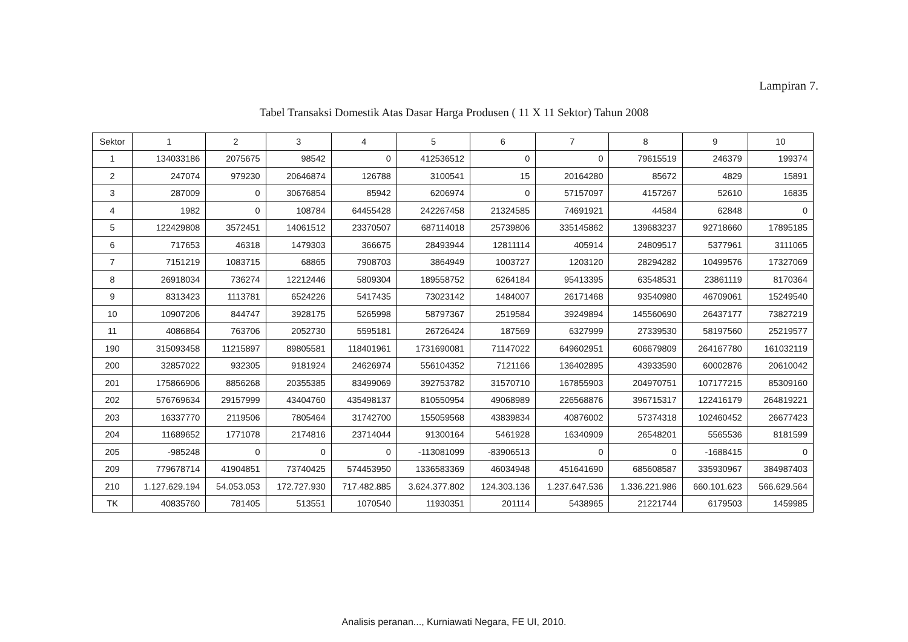Lampiran 7.
Tabel Transaksi Domestik Atas Dasar Harga Produsen ( 11 X 11 Sektor) Tahun 2008
| Sektor | 1 | 2 | 3 | 4 | 5 | 6 | 7 | 8 | 9 | 10 |
| --- | --- | --- | --- | --- | --- | --- | --- | --- | --- | --- |
| 1 | 134033186 | 2075675 | 98542 | 0 | 412536512 | 0 | 0 | 79615519 | 246379 | 199374 |
| 2 | 247074 | 979230 | 20646874 | 126788 | 3100541 | 15 | 20164280 | 85672 | 4829 | 15891 |
| 3 | 287009 | 0 | 30676854 | 85942 | 6206974 | 0 | 57157097 | 4157267 | 52610 | 16835 |
| 4 | 1982 | 0 | 108784 | 64455428 | 242267458 | 21324585 | 74691921 | 44584 | 62848 | 0 |
| 5 | 122429808 | 3572451 | 14061512 | 23370507 | 687114018 | 25739806 | 335145862 | 139683237 | 92718660 | 17895185 |
| 6 | 717653 | 46318 | 1479303 | 366675 | 28493944 | 12811114 | 405914 | 24809517 | 5377961 | 3111065 |
| 7 | 7151219 | 1083715 | 68865 | 7908703 | 3864949 | 1003727 | 1203120 | 28294282 | 10499576 | 17327069 |
| 8 | 26918034 | 736274 | 12212446 | 5809304 | 189558752 | 6264184 | 95413395 | 63548531 | 23861119 | 8170364 |
| 9 | 8313423 | 1113781 | 6524226 | 5417435 | 73023142 | 1484007 | 26171468 | 93540980 | 46709061 | 15249540 |
| 10 | 10907206 | 844747 | 3928175 | 5265998 | 58797367 | 2519584 | 39249894 | 145560690 | 26437177 | 73827219 |
| 11 | 4086864 | 763706 | 2052730 | 5595181 | 26726424 | 187569 | 6327999 | 27339530 | 58197560 | 25219577 |
| 190 | 315093458 | 11215897 | 89805581 | 118401961 | 1731690081 | 71147022 | 649602951 | 606679809 | 264167780 | 161032119 |
| 200 | 32857022 | 932305 | 9181924 | 24626974 | 556104352 | 7121166 | 136402895 | 43933590 | 60002876 | 20610042 |
| 201 | 175866906 | 8856268 | 20355385 | 83499069 | 392753782 | 31570710 | 167855903 | 204970751 | 107177215 | 85309160 |
| 202 | 576769634 | 29157999 | 43404760 | 435498137 | 810550954 | 49068989 | 226568876 | 396715317 | 122416179 | 264819221 |
| 203 | 16337770 | 2119506 | 7805464 | 31742700 | 155059568 | 43839834 | 40876002 | 57374318 | 102460452 | 26677423 |
| 204 | 11689652 | 1771078 | 2174816 | 23714044 | 91300164 | 5461928 | 16340909 | 26548201 | 5565536 | 8181599 |
| 205 | -985248 | 0 | 0 | 0 | -113081099 | -83906513 | 0 | 0 | -1688415 | 0 |
| 209 | 779678714 | 41904851 | 73740425 | 574453950 | 1336583369 | 46034948 | 451641690 | 685608587 | 335930967 | 384987403 |
| 210 | 1.127.629.194 | 54.053.053 | 172.727.930 | 717.482.885 | 3.624.377.802 | 124.303.136 | 1.237.647.536 | 1.336.221.986 | 660.101.623 | 566.629.564 |
| TK | 40835760 | 781405 | 513551 | 1070540 | 11930351 | 201114 | 5438965 | 21221744 | 6179503 | 1459985 |
Analisis peranan..., Kurniawati Negara, FE UI, 2010.